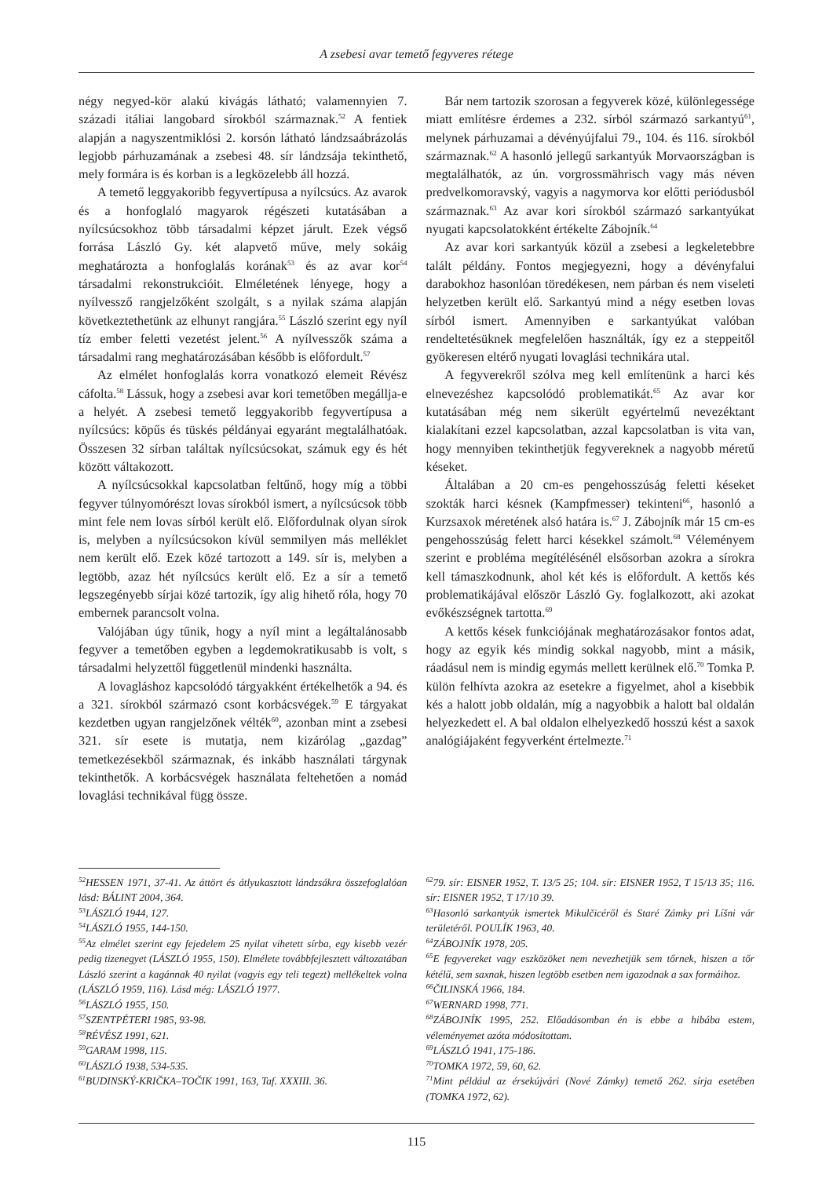A zsebesi avar temető fegyveres rétege
négy negyed-kör alakú kivágás látható; valamennyien 7. századi itáliai langobard sírokból származnak.<sup>52</sup> A fentiek alapján a nagyszentmiklósi 2. korsón látható lándzsaábrázolás legjobb párhuzamának a zsebesi 48. sír lándzsája tekinthető, mely formára is és korban is a legközelebb áll hozzá.
A temető leggyakoribb fegyvertípusa a nyílcsúcs. Az avarok és a honfoglaló magyarok régészeti kutatásában a nyílcsúcsokhoz több társadalmi képzet járult. Ezek végső forrása László Gy. két alapvető műve, mely sokáig meghatározta a honfoglalás korának<sup>53</sup> és az avar kor<sup>54</sup> társadalmi rekonstrukcióit. Elméletének lényege, hogy a nyílvessző rangjelzőként szolgált, s a nyilak száma alapján következtethetünk az elhunyt rangjára.<sup>55</sup> László szerint egy nyíl tíz ember feletti vezetést jelent.<sup>56</sup> A nyílvesszők száma a társadalmi rang meghatározásában később is előfordult.<sup>57</sup>
Az elmélet honfoglalás korra vonatkozó elemeit Révész cáfolta.<sup>58</sup> Lássuk, hogy a zsebesi avar kori temetőben megállja-e a helyét. A zsebesi temető leggyakoribb fegyvertípusa a nyílcsúcs: köpűs és tüskés példányai egyaránt megtalálhatóak. Összesen 32 sírban találtak nyílcsúcsokat, számuk egy és hét között váltakozott.
A nyílcsúcsokkal kapcsolatban feltűnő, hogy míg a többi fegyver túlnyomórészt lovas sírokból ismert, a nyílcsúcsok több mint fele nem lovas sírból került elő. Előfordulnak olyan sírok is, melyben a nyílcsúcsokon kívül semmilyen más melléklet nem került elő. Ezek közé tartozott a 149. sír is, melyben a legtöbb, azaz hét nyílcsúcs került elő. Ez a sír a temető legszegényebb sírjai közé tartozik, így alig hihető róla, hogy 70 embernek parancsolt volna.
Valójában úgy tűnik, hogy a nyíl mint a legáltalánosabb fegyver a temetőben egyben a legdemokratikusabb is volt, s társadalmi helyzettől függetlenül mindenki használta.
A lovagláshoz kapcsolódó tárgyakként értékelhetők a 94. és a 321. sírokból származó csont korbácsvégek.<sup>59</sup> E tárgyakat kezdetben ugyan rangjelzőnek vélték<sup>60</sup>, azonban mint a zsebesi 321. sír esete is mutatja, nem kizárólag „gazdag” temetkezésekből származnak, és inkább használati tárgynak tekinthetők. A korbácsvégek használata feltehetően a nomád lovaglási technikával függ össze.
Bár nem tartozik szorosan a fegyverek közé, különlegessége miatt említésre érdemes a 232. sírból származó sarkantyú<sup>61</sup>, melynek párhuzamai a dévényújfalui 79., 104. és 116. sírokból származnak.<sup>62</sup> A hasonló jellegű sarkantyúk Morvaországban is megtalálhatók, az ún. vorgrossmährisch vagy más néven predvelkomoravský, vagyis a nagymorva kor előtti periódusból származnak.<sup>63</sup> Az avar kori sírokból származó sarkantyúkat nyugati kapcsolatokként értékelte Zábojník.<sup>64</sup>
Az avar kori sarkantyúk közül a zsebesi a legkeletebbre talált példány. Fontos megjegyezni, hogy a dévényfalui darabokhoz hasonlóan töredékesen, nem párban és nem viseleti helyzetben került elő. Sarkantyú mind a négy esetben lovas sírból ismert. Amennyiben e sarkantyúkat valóban rendeltetésüknek megfelelően használták, így ez a steppeitől gyökeresen eltérő nyugati lovaglási technikára utal.
A fegyverekről szólva meg kell említenünk a harci kés elnevezéshez kapcsolódó problematikát.<sup>65</sup> Az avar kor kutatásában még nem sikerült egyértelmű nevezéktant kialakítani ezzel kapcsolatban, azzal kapcsolatban is vita van, hogy mennyiben tekinthetjük fegyvereknek a nagyobb méretű késeket.
Általában a 20 cm-es pengehosszúság feletti késeket szokták harci késnek (Kampfmesser) tekinteni<sup>66</sup>, hasonló a Kurzsaxok méretének alsó határa is.<sup>67</sup> J. Zábojník már 15 cm-es pengehosszúság felett harci késekkel számolt.<sup>68</sup> Véleményem szerint e probléma megítélésénél elsősorban azokra a sírokra kell támaszkodnunk, ahol két kés is előfordult. A kettős kés problematikájával először László Gy. foglalkozott, aki azokat evőkészségnek tartotta.<sup>69</sup>
A kettős kések funkciójának meghatározásakor fontos adat, hogy az egyik kés mindig sokkal nagyobb, mint a másik, ráadásul nem is mindig egymás mellett kerülnek elő.<sup>70</sup> Tomka P. külön felhívta azokra az esetekre a figyelmet, ahol a kisebbik kés a halott jobb oldalán, míg a nagyobbik a halott bal oldalán helyezkedett el. A bal oldalon elhelyezkedő hosszú kést a saxok analógiájaként fegyverként értelmezte.<sup>71</sup>
<sup>52</sup>HESSEN 1971, 37-41. Az áttört és átlyukasztott lándzsákra összefoglalóan lásd: BÁLINT 2004, 364.
<sup>53</sup> LÁSZLÓ 1944, 127.
<sup>54</sup> LÁSZLÓ 1955, 144-150.
<sup>55</sup> Az elmélet szerint egy fejedelem 25 nyilat vihetett sírba, egy kisebb vezér pedig tizenegyet (LÁSZLÓ 1955, 150). Elmélete továbbfejlesztett változatában László szerint a kagánnak 40 nyilat (vagyis egy teli tegezt) mellékeltek volna (LÁSZLÓ 1959, 116). Lásd még: LÁSZLÓ 1977.
<sup>56</sup> LÁSZLÓ 1955, 150.
<sup>57</sup>SZENTPÉTERI 1985, 93-98.
<sup>58</sup> RÉVÉSZ 1991, 621.
<sup>59</sup> GARAM 1998, 115.
<sup>60</sup> LÁSZLÓ 1938, 534-535.
<sup>61</sup>BUDINSKÝ-KRIČKA–TOČIK 1991, 163, Taf. XXXIII. 36.
<sup>62</sup> 79. sír: EISNER 1952, T. 13/5 25; 104. sír: EISNER 1952, T 15/13 35; 116. sír: EISNER 1952, T 17/10 39.
<sup>63</sup> Hasonló sarkantyúk ismertek Mikulčicéről és Staré Zámky pri Líšni vár területéről. POULÍK 1963, 40.
<sup>64</sup> ZÁBOJNÍK 1978, 205.
<sup>65</sup> E fegyvereket vagy eszközöket nem nevezhetjük sem tőrnek, hiszen a tőr kétélű, sem saxnak, hiszen legtöbb esetben nem igazodnak a sax formáihoz.
<sup>66</sup> ČILINSKÁ 1966, 184.
<sup>67</sup> WERNARD 1998, 771.
<sup>68</sup> ZÁBOJNÍK 1995, 252. Előadásomban én is ebbe a hibába estem, véleményemet azóta módosítottam.
<sup>69</sup> LÁSZLÓ 1941, 175-186.
<sup>70</sup> TOMKA 1972, 59, 60, 62.
<sup>71</sup> Mint például az érsekújvári (Nové Zámky) temető 262. sírja esetében (TOMKA 1972, 62).
115